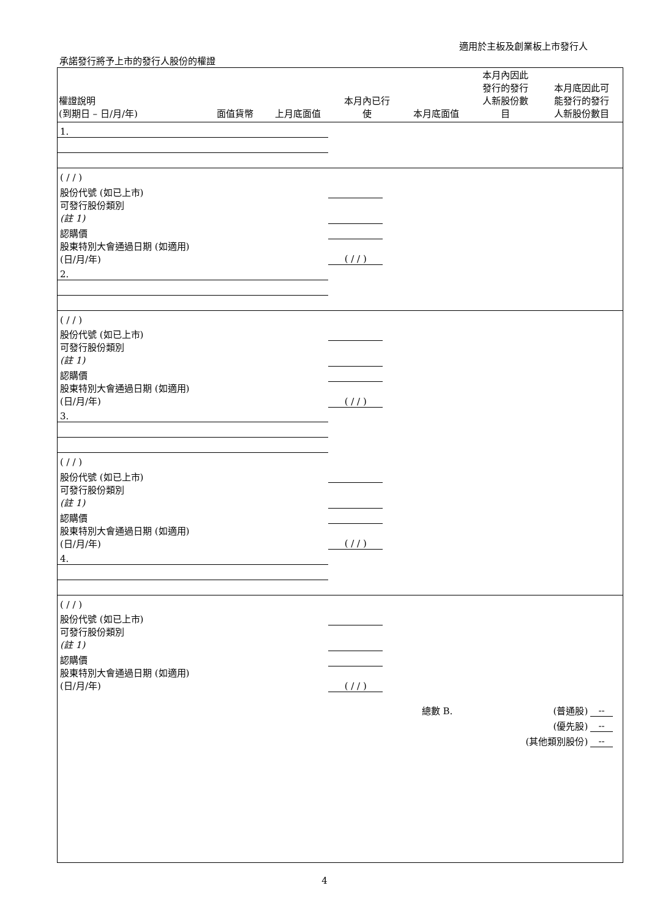適用於主板及創業板上市發行人
承諾發行將予上市的發行人股份的權證
| 權證說明 (到期日 – 日/月/年) | 面值貨幣 | 上月底面值 | 本月內已行 使 | 本月底面值 | 本月內因此 發行的發行 人新股份數 目 | 本月底因此可 能發行的發行 人新股份數目 |
| --- | --- | --- | --- | --- | --- | --- |
| 1. | | | | | | |
| ( / / ) | | | | | | |
| 股份代號 (如已上市) | | | | | | |
| 可發行股份類別 (註 1) | | | | | | |
| 認購價 | | | | | | |
| 股東特別大會通過日期 (如適用) (日/月/年) | ( / / ) | | | | | |
| 2. | | | | | | |
| ( / / ) | | | | | | |
| 股份代號 (如已上市) | | | | | | |
| 可發行股份類別 (註 1) | | | | | | |
| 認購價 | | | | | | |
| 股東特別大會通過日期 (如適用) (日/月/年) | ( / / ) | | | | | |
| 3. | | | | | | |
| ( / / ) | | | | | | |
| 股份代號 (如已上市) | | | | | | |
| 可發行股份類別 (註 1) | | | | | | |
| 認購價 | | | | | | |
| 股東特別大會通過日期 (如適用) (日/月/年) | ( / / ) | | | | | |
| 4. | | | | | | |
| ( / / ) | | | | | | |
| 股份代號 (如已上市) | | | | | | |
| 可發行股份類別 (註 1) | | | | | | |
| 認購價 | | | | | | |
| 股東特別大會通過日期 (如適用) (日/月/年) | ( / / ) | | | | | |
| | | | 總數 B. | (普通股) | -- | |
| | | | | (優先股) | -- | |
| | | | | (其他類別股份) | -- | |
4